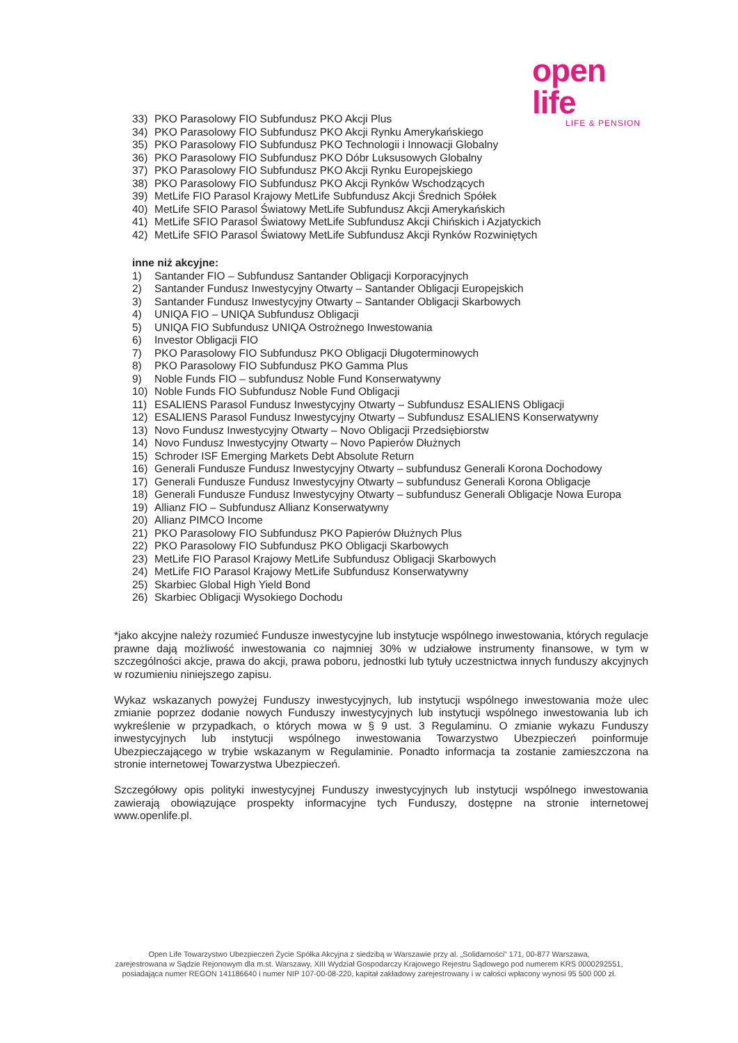open life
LIFE & PENSION
33) PKO Parasolowy FIO Subfundusz PKO Akcji Plus
34) PKO Parasolowy FIO Subfundusz PKO Akcji Rynku Amerykańskiego
35) PKO Parasolowy FIO Subfundusz PKO Technologii i Innowacji Globalny
36) PKO Parasolowy FIO Subfundusz PKO Dóbr Luksusowych Globalny
37) PKO Parasolowy FIO Subfundusz PKO Akcji Rynku Europejskiego
38) PKO Parasolowy FIO Subfundusz PKO Akcji Rynków Wschodzących
39) MetLife FIO Parasol Krajowy MetLife Subfundusz Akcji Średnich Spółek
40) MetLife SFIO Parasol Światowy MetLife Subfundusz Akcji Amerykańskich
41) MetLife SFIO Parasol Światowy MetLife Subfundusz Akcji Chińskich i Azjatyckich
42) MetLife SFIO Parasol Światowy MetLife Subfundusz Akcji Rynków Rozwiniętych
inne niż akcyjne:
1) Santander FIO – Subfundusz Santander Obligacji Korporacyjnych
2) Santander Fundusz Inwestycyjny Otwarty – Santander Obligacji Europejskich
3) Santander Fundusz Inwestycyjny Otwarty – Santander Obligacji Skarbowych
4) UNIQA FIO – UNIQA Subfundusz Obligacji
5) UNIQA FIO Subfundusz UNIQA Ostrożnego Inwestowania
6) Investor Obligacji FIO
7) PKO Parasolowy FIO Subfundusz PKO Obligacji Długoterminowych
8) PKO Parasolowy FIO Subfundusz PKO Gamma Plus
9) Noble Funds FIO – subfundusz Noble Fund Konserwatywny
10) Noble Funds FIO Subfundusz Noble Fund Obligacji
11) ESALIENS Parasol Fundusz Inwestycyjny Otwarty – Subfundusz ESALIENS Obligacji
12) ESALIENS Parasol Fundusz Inwestycyjny Otwarty – Subfundusz ESALIENS Konserwatywny
13) Novo Fundusz Inwestycyjny Otwarty – Novo Obligacji Przedsiębiorstw
14) Novo Fundusz Inwestycyjny Otwarty – Novo Papierów Dłużnych
15) Schroder ISF Emerging Markets Debt Absolute Return
16) Generali Fundusze Fundusz Inwestycyjny Otwarty – subfundusz Generali Korona Dochodowy
17) Generali Fundusze Fundusz Inwestycyjny Otwarty – subfundusz Generali Korona Obligacje
18) Generali Fundusze Fundusz Inwestycyjny Otwarty – subfundusz Generali Obligacje Nowa Europa
19) Allianz FIO – Subfundusz Allianz Konserwatywny
20) Allianz PIMCO Income
21) PKO Parasolowy FIO Subfundusz PKO Papierów Dłużnych Plus
22) PKO Parasolowy FIO Subfundusz PKO Obligacji Skarbowych
23) MetLife FIO Parasol Krajowy MetLife Subfundusz Obligacji Skarbowych
24) MetLife FIO Parasol Krajowy MetLife Subfundusz Konserwatywny
25) Skarbiec Global High Yield Bond
26) Skarbiec Obligacji Wysokiego Dochodu
*jako akcyjne należy rozumieć Fundusze inwestycyjne lub instytucje wspólnego inwestowania, których regulacje prawne dają możliwość inwestowania co najmniej 30% w udziałowe instrumenty finansowe, w tym w szczególności akcje, prawa do akcji, prawa poboru, jednostki lub tytuły uczestnictwa innych funduszy akcyjnych w rozumieniu niniejszego zapisu.
Wykaz wskazanych powyżej Funduszy inwestycyjnych, lub instytucji wspólnego inwestowania może ulec zmianie poprzez dodanie nowych Funduszy inwestycyjnych lub instytucji wspólnego inwestowania lub ich wykreślenie w przypadkach, o których mowa w § 9 ust. 3 Regulaminu. O zmianie wykazu Funduszy inwestycyjnych lub instytucji wspólnego inwestowania Towarzystwo Ubezpieczeń poinformuje Ubezpieczającego w trybie wskazanym w Regulaminie. Ponadto informacja ta zostanie zamieszczona na stronie internetowej Towarzystwa Ubezpieczeń.
Szczegółowy opis polityki inwestycyjnej Funduszy inwestycyjnych lub instytucji wspólnego inwestowania zawierają obowiązujące prospekty informacyjne tych Funduszy, dostępne na stronie internetowej www.openlife.pl.
Open Life Towarzystwo Ubezpieczeń Życie Spółka Akcyjna z siedzibą w Warszawie przy al. „Solidarności” 171, 00-877 Warszawa,
zarejestrowana w Sądzie Rejonowym dla m.st. Warszawy, XIII Wydział Gospodarczy Krajowego Rejestru Sądowego pod numerem KRS 0000292551,
posiadająca numer REGON 141186640 i numer NIP 107-00-08-220, kapitał zakładowy zarejestrowany i w całości wpłacony wynosi 95 500 000 zł.